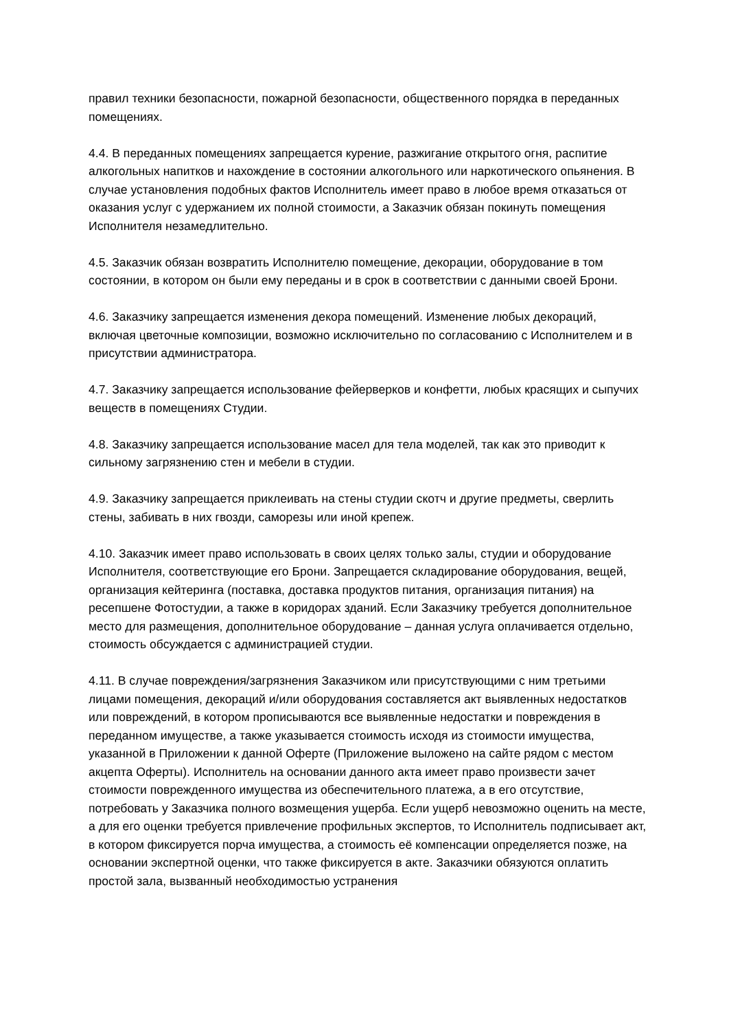правил техники безопасности, пожарной безопасности, общественного порядка в переданных помещениях.
4.4. В переданных помещениях запрещается курение, разжигание открытого огня, распитие алкогольных напитков и нахождение в состоянии алкогольного или наркотического опьянения. В случае установления подобных фактов Исполнитель имеет право в любое время отказаться от оказания услуг с удержанием их полной стоимости, а Заказчик обязан покинуть помещения Исполнителя незамедлительно.
4.5. Заказчик обязан возвратить Исполнителю помещение, декорации, оборудование в том состоянии, в котором он были ему переданы и в срок в соответствии с данными своей Брони.
4.6. Заказчику запрещается изменения декора помещений. Изменение любых декораций, включая цветочные композиции, возможно исключительно по согласованию с Исполнителем и в присутствии администратора.
4.7. Заказчику запрещается использование фейерверков и конфетти, любых красящих и сыпучих веществ в помещениях Студии.
4.8. Заказчику запрещается использование масел для тела моделей, так как это приводит к сильному загрязнению стен и мебели в студии.
4.9. Заказчику запрещается приклеивать на стены студии скотч и другие предметы, сверлить стены, забивать в них гвозди, саморезы или иной крепеж.
4.10. Заказчик имеет право использовать в своих целях только залы, студии и оборудование Исполнителя, соответствующие его Брони. Запрещается складирование оборудования, вещей, организация кейтеринга (поставка, доставка продуктов питания, организация питания) на ресепшене Фотостудии, а также в коридорах зданий. Если Заказчику требуется дополнительное место для размещения, дополнительное оборудование – данная услуга оплачивается отдельно, стоимость обсуждается с администрацией студии.
4.11. В случае повреждения/загрязнения Заказчиком или присутствующими с ним третьими лицами помещения, декораций и/или оборудования составляется акт выявленных недостатков или повреждений, в котором прописываются все выявленные недостатки и повреждения в переданном имуществе, а также указывается стоимость исходя из стоимости имущества, указанной в Приложении к данной Оферте (Приложение выложено на сайте рядом с местом акцепта Оферты). Исполнитель на основании данного акта имеет право произвести зачет стоимости поврежденного имущества из обеспечительного платежа, а в его отсутствие, потребовать у Заказчика полного возмещения ущерба. Если ущерб невозможно оценить на месте, а для его оценки требуется привлечение профильных экспертов, то Исполнитель подписывает акт, в котором фиксируется порча имущества, а стоимость её компенсации определяется позже, на основании экспертной оценки, что также фиксируется в акте. Заказчики обязуются оплатить простой зала, вызванный необходимостью устранения